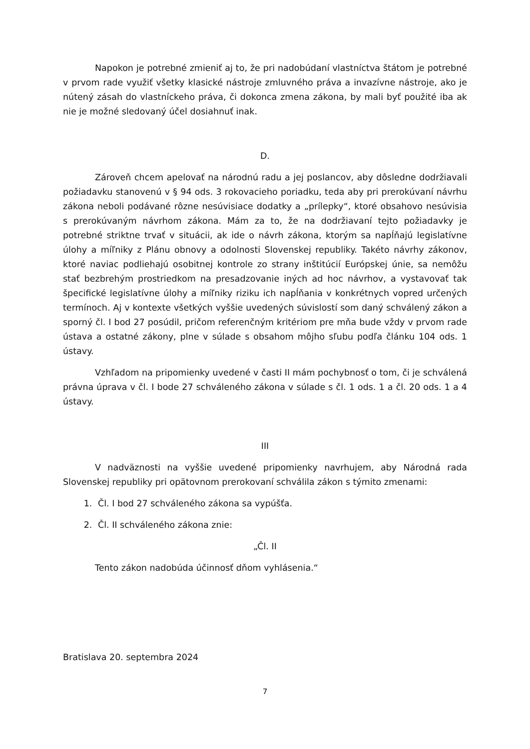Napokon je potrebné zmieniť aj to, že pri nadobúdaní vlastníctva štátom je potrebné v prvom rade využiť všetky klasické nástroje zmluvného práva a invazívne nástroje, ako je nútený zásah do vlastníckeho práva, či dokonca zmena zákona, by mali byť použité iba ak nie je možné sledovaný účel dosiahnuť inak.
D.
Zároveň chcem apelovať na národnú radu a jej poslancov, aby dôsledne dodržiavali požiadavku stanovenú v § 94 ods. 3 rokovacieho poriadku, teda aby pri prerokúvaní návrhu zákona neboli podávané rôzne nesúvisiace dodatky a „prílepky“, ktoré obsahovo nesúvisia s prerokúvaným návrhom zákona. Mám za to, že na dodržiavaní tejto požiadavky je potrebné striktne trvať v situácii, ak ide o návrh zákona, ktorým sa napĺňajú legislatívne úlohy a míľniky z Plánu obnovy a odolnosti Slovenskej republiky. Takéto návrhy zákonov, ktoré naviac podliehajú osobitnej kontrole zo strany inštitúcií Európskej únie, sa nemôžu stať bezbrehým prostriedkom na presadzovanie iných ad hoc návrhov, a vystavovať tak špecifické legislatívne úlohy a míľniky riziku ich napĺňania v konkrétnych vopred určených termínoch. Aj v kontexte všetkých vyššie uvedených súvislostí som daný schválený zákon a sporný čl. I bod 27 posúdil, pričom referenčným kritériom pre mňa bude vždy v prvom rade ústava a ostatné zákony, plne v súlade s obsahom môjho sľubu podľa článku 104 ods. 1 ústavy.
Vzhľadom na pripomienky uvedené v časti II mám pochybnosť o tom, či je schválená právna úprava v čl. I bode 27 schváleného zákona v súlade s čl. 1 ods. 1 a čl. 20 ods. 1 a 4 ústavy.
III
V nadväznosti na vyššie uvedené pripomienky navrhujem, aby Národná rada Slovenskej republiky pri opätovnom prerokovaní schválila zákon s týmito zmenami:
1. Čl. I bod 27 schváleného zákona sa vypúšťa.
2. Čl. II schváleného zákona znie:
„Čl. II
Tento zákon nadobúda účinnosť dňom vyhlásenia.“
Bratislava 20. septembra 2024
7